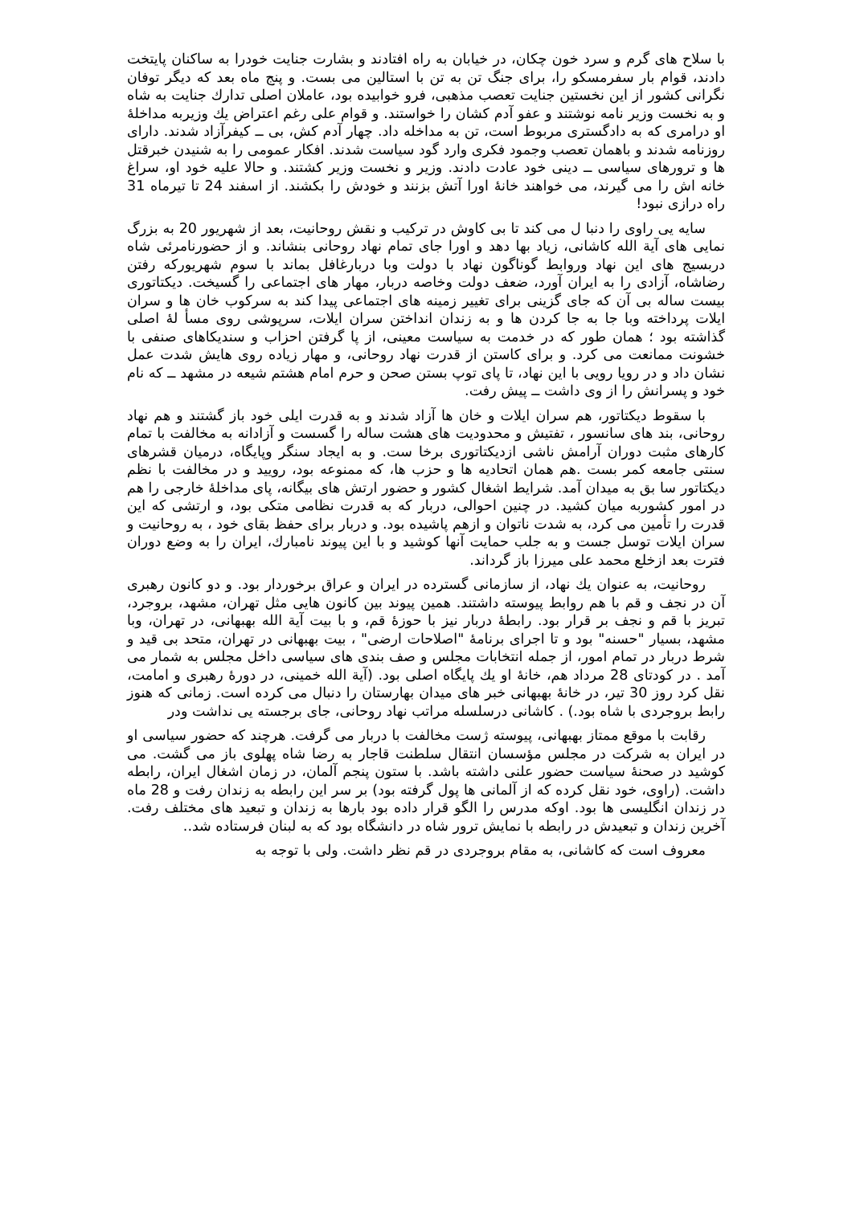با سلاح های گرم و سرد خون چكان، در خیابان به راه افتادند و بشارت جنایت خودرا به ساكنان پایتخت دادند، قوام بار سفرمسكو را، برای جنگ تن به تن با استالین می بست. و پنج ماه بعد كه دیگر توفان نگرانی كشور از این نخستین جنایت تعصب مذهبی، فرو خوابیده بود، عاملان اصلی تدارك جنایت به شاه و به نخست وزیر نامه نوشتند و عفو آدم كشان را خواستند. و قوام علی رغم اعتراض یك وزیربه مداخلهٔ او درامری كه به دادگستری مربوط است، تن به مداخله داد. چهار آدم كش، بی ــ كیفرآزاد شدند. دارای روزنامه شدند و باهمان تعصب وجمود فكری وارد گود سیاست شدند. افكار عمومی را به شنیدن خبرقتل ها و ترورهای سیاسی ــ دینی خود عادت دادند. وزیر و نخست وزیر كشتند. و حالا علیه خود او، سراغ خانه اش را می گیرند، می خواهند خانهٔ اورا آتش بزنند و خودش را بكشند. از اسفند 24 تا تیرماه 31 راه درازی نبود!
سایه یی راوی را دنبا ل می كند تا بی كاوش در تركیب و نقش روحانیت، بعد از شهریور 20 به بزرگ نمایی های آیة الله كاشانی، زیاد بها دهد و اورا جای تمام نهاد روحانی بنشاند. و از حضورنامرئی شاه دربسیج های این نهاد وروابط گوناگون نهاد با دولت وبا دربارغافل بماند با سوم شهریوركه رفتن رضاشاه، آزادی را به ایران آورد، ضعف دولت وخاصه دربار، مهار های اجتماعی را گسیخت. دیكتاتوری بیست ساله بی آن كه جای گزینی برای تغییر زمینه های اجتماعی پیدا كند به سركوب خان ها و سران ایلات پرداخته وبا جا به جا كردن ها و به زندان انداختن سران ایلات، سرپوشی روی مسأ لهٔ اصلی گذاشته بود ؛ همان طور كه در خدمت به سیاست معینی، از پا گرفتن احزاب و سندیكاهای صنفی با خشونت ممانعت می كرد. و برای كاستن از قدرت نهاد روحانی، و مهار زیاده روی هایش شدت عمل نشان داد و در رویا رویی با این نهاد، تا پای توپ بستن صحن و حرم امام هشتم شیعه در مشهد ــ كه نام خود و پسرانش را از وی داشت ــ پیش رفت.
با سقوط دیكتاتور، هم سران ایلات و خان ها آزاد شدند و به قدرت ایلی خود باز گشتند و هم نهاد روحانی، بند های سانسور ، تفتیش و محدودیت های هشت ساله را گسست و آزادانه به مخالفت با تمام كارهای مثبت دوران آرامش ناشی ازدیكتاتوری برخا ست. و به ایجاد سنگر وپایگاه، درمیان قشرهای سنتی جامعه كمر بست .هم همان اتحادیه ها و حزب ها، كه ممنوعه بود، رویید و در مخالفت با نظم دیكتاتور سا بق به میدان آمد. شرایط اشغال كشور و حضور ارتش های بیگانه، پای مداخلهٔ خارجی را هم در امور كشوربه میان كشید. در چنین احوالی، دربار كه به قدرت نظامی متكی بود، و ارتشی كه این قدرت را تأمین می كرد، به شدت ناتوان و ازهم پاشیده بود. و دربار برای حفظ بقای خود ، به روحانیت و سران ایلات توسل جست و به جلب حمایت آنها كوشید و با این پیوند نامبارك، ایران را به وضع دوران فترت بعد ازخلع محمد علی میرزا باز گرداند.
روحانیت، به عنوان یك نهاد، از سازمانی گسترده در ایران و عراق برخوردار بود. و دو كانون رهبری آن در نجف و قم با هم روابط پیوسته داشتند. همین پیوند بین كانون هایی مثل تهران، مشهد، بروجرد، تبریز با قم و نجف بر قرار بود. رابطهٔ دربار نیز با حوزهٔ قم، و با بیت آیة الله بهبهانی، در تهران، وبا مشهد، بسیار "حسنه" بود و تا اجرای برنامهٔ "اصلاحات ارضی" ، بیت بهبهانی در تهران، متحد بی قید و شرط دربار در تمام امور، از جمله انتخابات مجلس و صف بندی های سیاسی داخل مجلس به شمار می آمد . در كودتای 28 مرداد هم، خانهٔ او یك پایگاه اصلی بود. (آیة الله خمینی، در دورهٔ رهبری و امامت، نقل كرد روز 30 تیر، در خانهٔ بهبهانی خبر های میدان بهارستان را دنبال می كرده است. زمانی كه هنوز رابط بروجردی با شاه بود.) . كاشانی درسلسله مراتب نهاد روحانی، جای برجسته یی نداشت ودر
رقابت با موقع ممتاز بهبهانی، پیوسته ژست مخالفت با دربار می گرفت. هرچند كه حضور سیاسی او در ایران به شركت در مجلس مؤسسان انتقال سلطنت قاجار به رضا شاه پهلوی باز می گشت. می كوشید در صحنهٔ سیاست حضور علنی داشته باشد. با ستون پنجم آلمان، در زمان اشغال ایران، رابطه داشت. (راوی، خود نقل كرده كه از آلمانی ها پول گرفته بود) بر سر این رابطه به زندان رفت و 28 ماه در زندان انگلیسی ها بود. اوكه مدرس را الگو قرار داده بود بارها به زندان و تبعید های مختلف رفت. آخرین زندان و تبعیدش در رابطه با نمایش ترور شاه در دانشگاه بود كه به لبنان فرستاده شد..
معروف است كه كاشانی، به مقام بروجردی در قم نظر داشت. ولی با توجه به